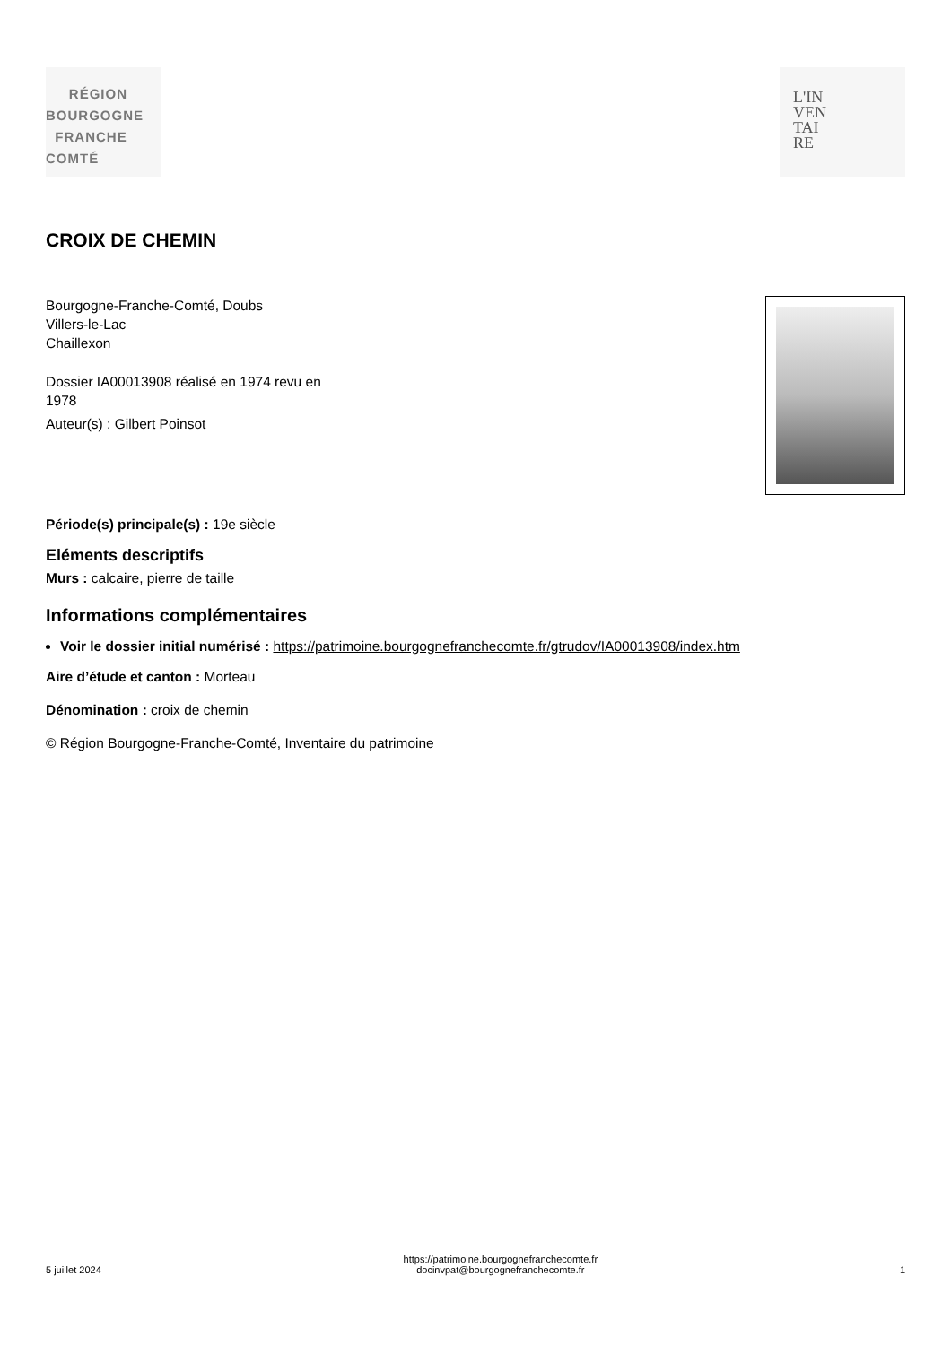RÉGION
BOURGOGNE
FRANCHE
COMTÉ
L'IN
VEN
TAI
RE
CROIX DE CHEMIN
Bourgogne-Franche-Comté, Doubs
Villers-le-Lac
Chaillexon
Dossier IA00013908 réalisé en 1974 revu en
1978
Auteur(s) : Gilbert Poinsot
Période(s) principale(s) : 19e siècle
Eléments descriptifs
Murs : calcaire, pierre de taille
Informations complémentaires
Voir le dossier initial numérisé : https://patrimoine.bourgognefranchecomte.fr/gtrudov/IA00013908/index.htm
Aire d’étude et canton : Morteau
Dénomination : croix de chemin
© Région Bourgogne-Franche-Comté, Inventaire du patrimoine
5 juillet 2024 https://patrimoine.bourgognefranchecomte.fr
docinvpat@bourgognefranchecomte.fr 1